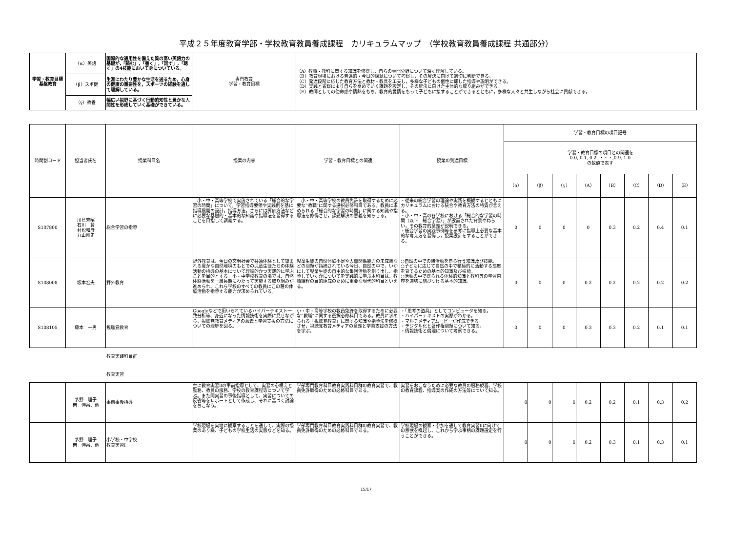平成２５年度教育学部・学校教育教員養成課程　カリキュラムマップ　（学校教育教員養成課程 共通部分）
| 学習・教育目標 基盤教育 | （α）英語 | 国際的な通用性を備えた質の高い英語力の基礎が,「読む」,「書く」,「話す」,「聴く」の4技能において身についている。 | 専門教育 学習・教育目標 | （A）教職・教科に関する知識を修得し，自らの専門分野について深く理解している。 （B）教育現場における普遍的・今日的課題について考察し，その解決に向けて適切に判断できる。 （C）発達段階に応じた教育方法と教材・教具を工夫し，多様な子どもの個性に即した指導や説明ができる。 （D）実践と省察により自らを高めていく課題を設定し，その解決に向けた主体的な取り組みができる。 （E）教師としての使命感や情熱をもち，教育的愛情をもって子どもに接することができるとともに，多様な人々と共生しながら社会に貢献できる。 |
| | （β）スポ健 | 生涯にわたり豊かな生活を送るため，心身の健康の重要性を，スポーツの経験を通して理解している。 | | |
| | （γ）教養 | 幅広い視野に基づく行動的知性と豊かな人間性を形成していく基礎ができている。 | | |
| 時間割コード | 担当者氏名 | 授業科目名 | 授業の内容 | 学習・教育目標との関連 | 授業の到達目標 | 学習・教育目標の項目記号 | | | | | | | |
| --- | --- | --- | --- | --- | --- | --- | --- | --- | --- | --- | --- | --- | --- |
| | | | | | | 学習・教育目標の項目との関連を 0.0, 0.1, 0.2, ・・・,0.9, 1.0 の数値で表す | | | | | | | |
| | | | | | | （α） | （β） | （γ） | （A） | （B） | （C） | （D） | （E） |
| S107800 | 川島芳昭 石川 賢 村松和彦 丸山剛史 | 総合学習の指導 | 小・中・高等学校で実施されている「総合的な学習の時間」について，学習指導要領や実践例を基に指導展開の設計，指導方法，さらには評価方法などに必要な基礎的・基本的な知識や指導法を習得することを目指して講義する。 | 小・中・高等学校の教員免許を取得するために必要な”教職”に関する選択必修科目である。教員に求められる「総合的な学習の時間」に関する知識や指導法を修得させ，課題解決の意義を知らせる。 | ・従来の総合学習の理論や実践を概観するとともにカリキュラムにおける統合や教育方法の特質が言える。 ・小・中・高の各学校における「総合的な学習の時間（以下 総合学習）」が設置された背景やねらい，その教育的意義が説明できる。 ・総合学習の実践事例等を参考に指導上必要な基本的な考え方を習得し，授業設計をすることができる。 | 0 | 0 | 0 | 0 | 0.3 | 0.2 | 0.4 | 0.1 |
| S108008 | 坂本宏夫 | 野外教育 | 野外教育は、今日の文明社会で共通体験として望まれる豊かな自然環境のもとでの児童生徒たちの体験活動の指導の基本について理論的かつ実践的に学ぶことを目的とする。小・中学校教育の場では、自然体験活動を一層長期にわたって実施する取り組みが進められ、これら学校のすべての教員にこの種の体験活動を指導する能力が求められている。 | 児童生徒の自然体験不足や人間関係能力の未成熟などの問題が指摘されている今日、自然の中で、いかにして児童生徒の自主的な集団活動を創り出し、指導していくかについてを実践的に学ぶ本科目は、教職課程の目的達成のために重要な現代的科目といえる。 | ○自然の中での諸活動を自ら行う知識及び技能。 ○子どもに応じて自然の中で積極的に活動する態度を育てるための基本的知識及び技能。 ○活動の中で得られる体験的知識と教科等の学習内容を適切に結びつける基本的知識。 | 0 | 0 | 0 | 0.2 | 0.2 | 0.2 | 0.2 | 0.2 |
| S108105 | 藤本 一男 | 視聴覚教育 | Googleなどで用いられているハイパーテキスト一致分析等、身近になった情報技術を実際に見せながら、視聴覚教育メディアの意義と学習支援の方法についての理解を図る。 | 小・中・高等学校の教員免許を取得するために必要な”教職”に関する選択必修科目である。教員に求められる「視聴覚教育」に関する知識や指導法を修得させ，視聴覚教育メディアの意義と学習支援の方法を学ぶ。 | ・「思考の道具」としてコンピュータを知る。 ・ハイパーテキストの実際がわかる。 ・マルチメディアムービーが作成できる。 ・デジタル化と著作権問題について知る。 ・情報技術と倫理について考察できる。 | 0 | 0 | 0 | 0.3 | 0.3 | 0.2 | 0.1 | 0.1 |
教育実践科目群
教育実習
| | 茅野 理子 南 伸昌、他 | 事前事後指導 | 主に教育実習Ⅱの事前指導として、実習の心構えと勤務、教員の服務、学校の教育課程等について学ぶ。また同実習の事後指導として、実習についての反省等をレポートとして作成し、それに基づく討論をおこなう。 | 学部専門教育科目教育実践科目群の教育実習で、教員免許取得のための必修科目である。 | 実習をおこなうために必要な教員の服務規程、学校の教育課程、指導案の作成の方法等について知る。 | 0 | 0 | 0 | 0.2 | 0.2 | 0.1 | 0.3 | 0.2 |
| | 茅野 理子 南 伸昌、他 | 小学校・中学校 教育実習Ⅰ | 学校現場を実地に観察することを通して、実際の授業のあり様、子どもの学校生活の実態などを知る。 | 学部専門教育科目教育実践科目群の教育実習で、教員免許取得のための必修科目である。 | 学校現場の観察・参加を通して教育実習Ⅱに向けての意欲を喚起し、これから学ぶ事柄の課題設定を行うことができる。 | 0 | 0 | 0 | 0.2 | 0.3 | 0.1 | 0.3 | 0.1 |
15/17